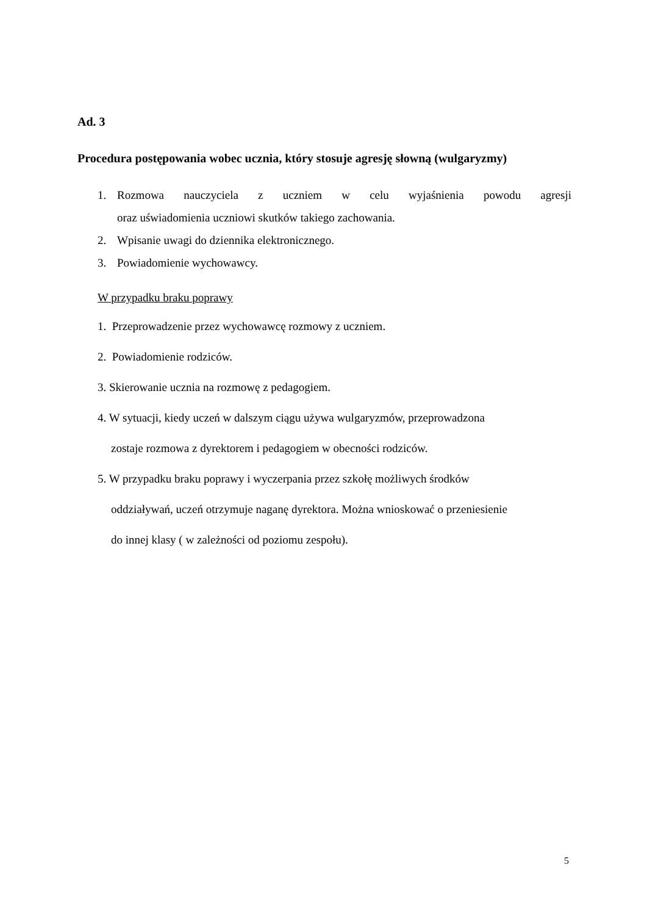Ad. 3
Procedura postępowania wobec ucznia, który stosuje agresję słowną (wulgaryzmy)
1. Rozmowa nauczyciela z uczniem w celu wyjaśnienia powodu agresji
oraz uświadomienia uczniowi skutków takiego zachowania.
2. Wpisanie uwagi do dziennika elektronicznego.
3. Powiadomienie wychowawcy.
W przypadku braku poprawy
1. Przeprowadzenie przez wychowawcę rozmowy z uczniem.
2. Powiadomienie rodziców.
3. Skierowanie ucznia na rozmowę z pedagogiem.
4. W sytuacji, kiedy uczeń w dalszym ciągu używa wulgaryzmów, przeprowadzona
zostaje rozmowa z dyrektorem i pedagogiem w obecności rodziców.
5. W przypadku braku poprawy i wyczerpania przez szkołę możliwych środków
oddziaływań, uczeń otrzymuje naganę dyrektora. Można wnioskować o przeniesienie
do innej klasy ( w zależności od poziomu zespołu).
5